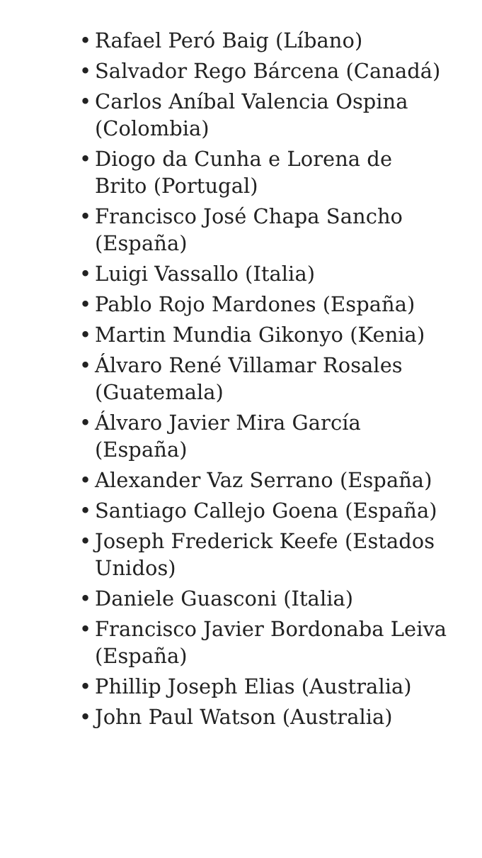• Rafael Peró Baig (Líbano)
• Salvador Rego Bárcena (Canadá)
• Carlos Aníbal Valencia Ospina (Colombia)
• Diogo da Cunha e Lorena de Brito (Portugal)
• Francisco José Chapa Sancho (España)
• Luigi Vassallo (Italia)
• Pablo Rojo Mardones (España)
• Martin Mundia Gikonyo (Kenia)
• Álvaro René Villamar Rosales (Guatemala)
• Álvaro Javier Mira García (España)
• Alexander Vaz Serrano (España)
• Santiago Callejo Goena (España)
• Joseph Frederick Keefe (Estados Unidos)
• Daniele Guasconi (Italia)
• Francisco Javier Bordonaba Leiva (España)
• Phillip Joseph Elias (Australia)
• John Paul Watson (Australia)